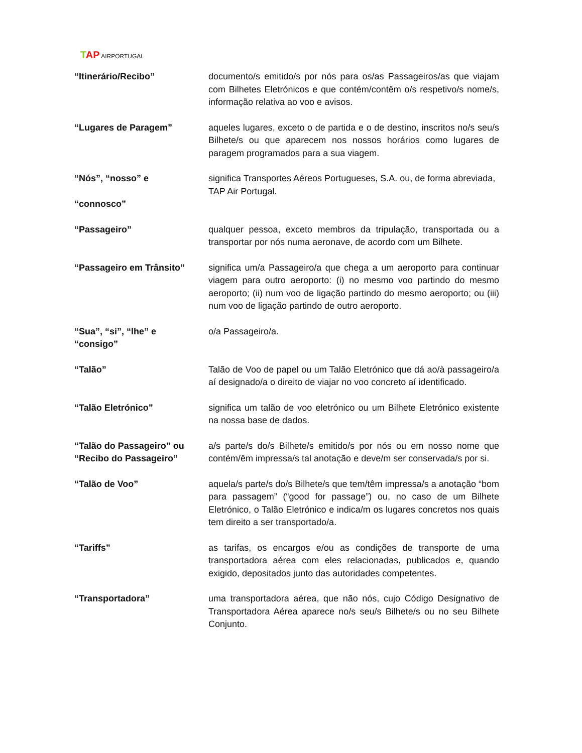TAP AIRPORTUGAL
“Itinerário/Recibo” documento/s emitido/s por nós para os/as Passageiros/as que viajam com Bilhetes Eletrónicos e que contém/contêm o/s respetivo/s nome/s, informação relativa ao voo e avisos.
“Lugares de Paragem” aqueles lugares, exceto o de partida e o de destino, inscritos no/s seu/s Bilhete/s ou que aparecem nos nossos horários como lugares de paragem programados para a sua viagem.
“Nós”, “nosso” e
“connosco”
significa Transportes Aéreos Portugueses, S.A. ou, de forma abreviada,
TAP Air Portugal.
“Passageiro” qualquer pessoa, exceto membros da tripulação, transportada ou a transportar por nós numa aeronave, de acordo com um Bilhete.
“Passageiro em Trânsito” significa um/a Passageiro/a que chega a um aeroporto para continuar viagem para outro aeroporto: (i) no mesmo voo partindo do mesmo aeroporto; (ii) num voo de ligação partindo do mesmo aeroporto; ou (iii) num voo de ligação partindo de outro aeroporto.
“Sua”, “si”, “lhe” e
“consigo”
o/a Passageiro/a.
“Talão” Talão de Voo de papel ou um Talão Eletrónico que dá ao/à passageiro/a aí designado/a o direito de viajar no voo concreto aí identificado.
“Talão Eletrónico” significa um talão de voo eletrónico ou um Bilhete Eletrónico existente na nossa base de dados.
“Talão do Passageiro” ou
“Recibo do Passageiro”
a/s parte/s do/s Bilhete/s emitido/s por nós ou em nosso nome que contém/êm impressa/s tal anotação e deve/m ser conservada/s por si.
“Talão de Voo” aquela/s parte/s do/s Bilhete/s que tem/têm impressa/s a anotação “bom para passagem” (“good for passage”) ou, no caso de um Bilhete Eletrónico, o Talão Eletrónico e indica/m os lugares concretos nos quais tem direito a ser transportado/a.
“Tariffs” as tarifas, os encargos e/ou as condições de transporte de uma transportadora aérea com eles relacionadas, publicados e, quando exigido, depositados junto das autoridades competentes.
“Transportadora” uma transportadora aérea, que não nós, cujo Código Designativo de Transportadora Aérea aparece no/s seu/s Bilhete/s ou no seu Bilhete Conjunto.